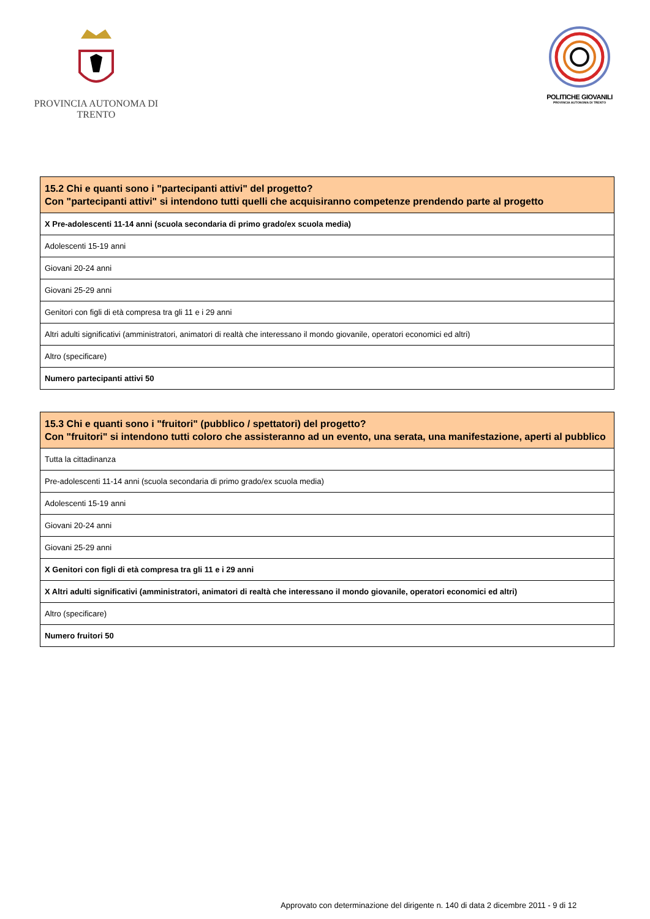PROVINCIA AUTONOMA DI TRENTO
POLITICHE GIOVANILI
PROVINCIA AUTONOMA DI TRENTO
| 15.2 Chi e quanti sono i "partecipanti attivi" del progetto? Con "partecipanti attivi" si intendono tutti quelli che acquisiranno competenze prendendo parte al progetto |
| --- |
| X Pre-adolescenti 11-14 anni (scuola secondaria di primo grado/ex scuola media) |
| Adolescenti 15-19 anni |
| Giovani 20-24 anni |
| Giovani 25-29 anni |
| Genitori con figli di età compresa tra gli 11 e i 29 anni |
| Altri adulti significativi (amministratori, animatori di realtà che interessano il mondo giovanile, operatori economici ed altri) |
| Altro (specificare) |
| Numero partecipanti attivi 50 |
| 15.3 Chi e quanti sono i "fruitori" (pubblico / spettatori) del progetto? Con "fruitori" si intendono tutti coloro che assisteranno ad un evento, una serata, una manifestazione, aperti al pubblico |
| --- |
| Tutta la cittadinanza |
| Pre-adolescenti 11-14 anni (scuola secondaria di primo grado/ex scuola media) |
| Adolescenti 15-19 anni |
| Giovani 20-24 anni |
| Giovani 25-29 anni |
| X Genitori con figli di età compresa tra gli 11 e i 29 anni |
| X Altri adulti significativi (amministratori, animatori di realtà che interessano il mondo giovanile, operatori economici ed altri) |
| Altro (specificare) |
| Numero fruitori 50 |
Approvato con determinazione del dirigente n. 140 di data 2 dicembre 2011 - 9 di 12